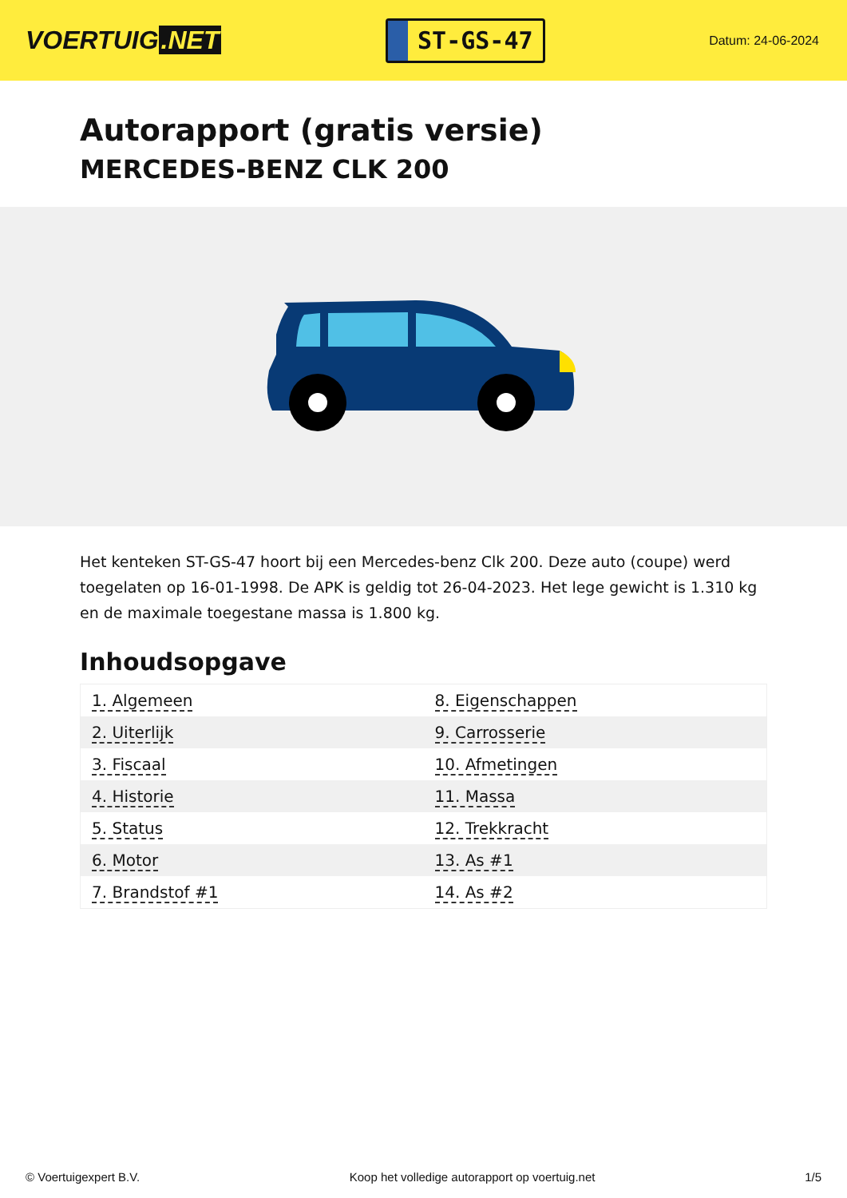VOERTUIG.NET
ST-GS-47
Datum: 24-06-2024
Autorapport (gratis versie)
MERCEDES-BENZ CLK 200
Het kenteken ST-GS-47 hoort bij een Mercedes-benz Clk 200. Deze auto (coupe) werd toegelaten op 16-01-1998. De APK is geldig tot 26-04-2023. Het lege gewicht is 1.310 kg en de maximale toegestane massa is 1.800 kg.
Inhoudsopgave
| 1. Algemeen | 8. Eigenschappen |
| 2. Uiterlijk | 9. Carrosserie |
| 3. Fiscaal | 10. Afmetingen |
| 4. Historie | 11. Massa |
| 5. Status | 12. Trekkracht |
| 6. Motor | 13. As #1 |
| 7. Brandstof #1 | 14. As #2 |
© Voertuigexpert B.V. Koop het volledige autorapport op voertuig.net 1/5